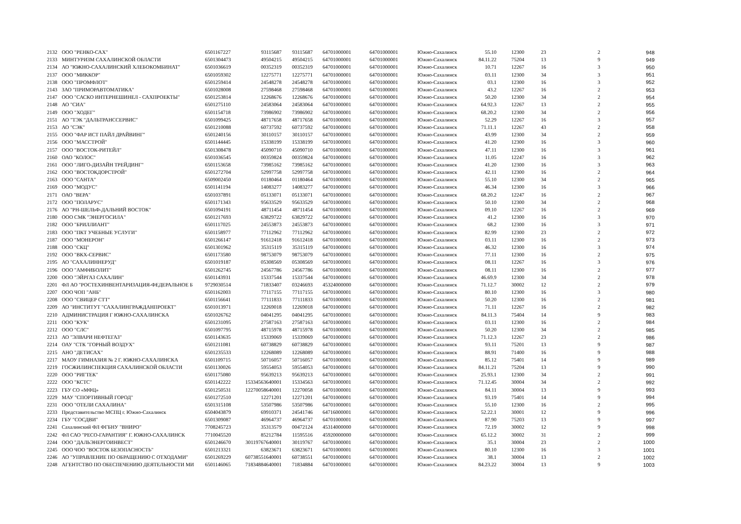| 2132 | ООО "РЕНКО-САХ" | 6501167227 | 93115687 | 93115687 | 64701000001 | 64701000001 | Южно-Сахалинск | 55.10 | 12300 | 23 | 2 | 948 |
| 2133 | МИНТУРИЗМ САХАЛИНСКОЙ ОБЛАСТИ | 6501304473 | 49504215 | 49504215 | 64701000001 | 64701000001 | Южно-Сахалинск | 84.11.22 | 75204 | 13 | 9 | 949 |
| 2134 | АО "ЮЖНО-САХАЛИНСКИЙ ХЛЕБОКОМБИНАТ" | 6501036619 | 00352319 | 00352319 | 64701000001 | 64701000001 | Южно-Сахалинск | 10.71 | 12267 | 16 | 3 | 950 |
| 2137 | ООО "МИККОР" | 6501059302 | 12275771 | 12275771 | 64701000001 | 64701000001 | Южно-Сахалинск | 03.11 | 12300 | 34 | 3 | 951 |
| 2138 | ООО "ПРОМФЛОТ" | 6501259414 | 24548278 | 24548278 | 64701000001 | 64701000001 | Южно-Сахалинск | 03.1 | 12300 | 16 | 3 | 952 |
| 2143 | ЗАО "ПРИМОРАВТОМАТИКА" | 6501028008 | 27598468 | 27598468 | 64701000001 | 64701000001 | Южно-Сахалинск | 43.2 | 12267 | 16 | 2 | 953 |
| 2147 | ООО "САСКО ИНТЕРНЕШИНЕЛ - САХПРОЕКТЫ" | 6501253814 | 12268676 | 12268676 | 64701000001 | 64701000001 | Южно-Сахалинск | 50.20 | 12300 | 34 | 2 | 954 |
| 2148 | АО "СИА" | 6501275110 | 24583064 | 24583064 | 64701000001 | 64701000001 | Южно-Сахалинск | 64.92.3 | 12267 | 13 | 2 | 955 |
| 2149 | ООО "ХОДЕГ" | 6501154718 | 73986902 | 73986902 | 64701000001 | 64701000001 | Южно-Сахалинск | 68.20.2 | 12300 | 34 | 2 | 956 |
| 2151 | АО "ТЭК "ДАЛЬТРАНССЕРВИС" | 6501099425 | 48717658 | 48717658 | 64701000001 | 64701000001 | Южно-Сахалинск | 52.29 | 12267 | 16 | 3 | 957 |
| 2153 | АО "СЭК" | 6501210088 | 60737592 | 60737592 | 64701000001 | 64701000001 | Южно-Сахалинск | 71.11.1 | 12267 | 43 | 2 | 958 |
| 2155 | ООО "ФАР ИСТ ПАЙЛ ДРАЙВИНГ" | 6501240156 | 30110157 | 30110157 | 64701000001 | 64701000001 | Южно-Сахалинск | 43.99 | 12300 | 34 | 2 | 959 |
| 2156 | ООО "МАССТРОЙ" | 6501144445 | 15338199 | 15338199 | 64701000001 | 64701000001 | Южно-Сахалинск | 41.20 | 12300 | 16 | 3 | 960 |
| 2157 | ООО "ВОСТОК-РИТЕЙЛ" | 6501308478 | 45090710 | 45090710 | 64701000001 | 64701000001 | Южно-Сахалинск | 47.11 | 12300 | 16 | 3 | 961 |
| 2160 | ОАО "КОЛОС" | 6501036545 | 00359824 | 00359824 | 64701000001 | 64701000001 | Южно-Сахалинск | 11.05 | 12247 | 16 | 3 | 962 |
| 2161 | ООО "ЛИГО-ДИЗАЙН ТРЕЙДИНГ" | 6501153658 | 73985162 | 73985162 | 64701000001 | 64701000001 | Южно-Сахалинск | 41.20 | 12300 | 16 | 3 | 963 |
| 2162 | ООО "ВОСТОКДОРСТРОЙ" | 6501272704 | 52997758 | 52997758 | 64701000001 | 64701000001 | Южно-Сахалинск | 42.11 | 12300 | 16 | 2 | 964 |
| 2163 | ООО "САНТА" | 6509002450 | 01180464 | 01180464 | 64701000001 | 64701000001 | Южно-Сахалинск | 55.10 | 12300 | 34 | 2 | 965 |
| 2169 | ООО "МОДУС" | 6501141194 | 14083277 | 14083277 | 64701000001 | 64701000001 | Южно-Сахалинск | 46.34 | 12300 | 16 | 3 | 966 |
| 2171 | ОАО "ВЕРА" | 6501037891 | 05133071 | 05133071 | 64701000001 | 64701000001 | Южно-Сахалинск | 68.20.2 | 12247 | 16 | 2 | 967 |
| 2172 | ООО "ПОЛАРУС" | 6501171343 | 95633529 | 95633529 | 64701000001 | 64701000001 | Южно-Сахалинск | 50.10 | 12300 | 34 | 2 | 968 |
| 2176 | АО "РН-ШЕЛЬФ-ДАЛЬНИЙ ВОСТОК" | 6501094191 | 48711454 | 48711454 | 64701000001 | 64701000001 | Южно-Сахалинск | 09.10 | 12267 | 16 | 2 | 969 |
| 2180 | ООО СМК "ЭНЕРГОСИЛА" | 6501217693 | 63829722 | 63829722 | 64701000001 | 64701000001 | Южно-Сахалинск | 41.2 | 12300 | 16 | 3 | 970 |
| 2182 | ООО "БРИЛЛИАНТ" | 6501117025 | 24553873 | 24553873 | 64701000001 | 64701000001 | Южно-Сахалинск | 68.2 | 12300 | 16 | 3 | 971 |
| 2183 | ООО "ПКТ УЧЕБНЫЕ УСЛУГИ" | 6501158977 | 77112962 | 77112962 | 64701000001 | 64701000001 | Южно-Сахалинск | 82.99 | 12300 | 23 | 2 | 972 |
| 2187 | ООО "МОНЕРОН" | 6501266147 | 91612418 | 91612418 | 64701000001 | 64701000001 | Южно-Сахалинск | 03.11 | 12300 | 16 | 2 | 973 |
| 2188 | ООО "СКЦ" | 6501301962 | 35315119 | 35315119 | 64701000001 | 64701000001 | Южно-Сахалинск | 46.32 | 12300 | 16 | 3 | 974 |
| 2192 | ООО "ВКХ-СЕРВИС" | 6501173580 | 98753079 | 98753079 | 64701000001 | 64701000001 | Южно-Сахалинск | 77.11 | 12300 | 16 | 2 | 975 |
| 2195 | АО "САХАЛИННЕРУД" | 6501019187 | 05308569 | 05308569 | 64701000001 | 64701000001 | Южно-Сахалинск | 08.11 | 12267 | 16 | 3 | 976 |
| 2196 | ООО "АМФИБОЛИТ" | 6501262745 | 24567786 | 24567786 | 64701000001 | 64701000001 | Южно-Сахалинск | 08.11 | 12300 | 16 | 2 | 977 |
| 2200 | ООО "ЭЙРГАЗ САХАЛИН" | 6501143931 | 15337544 | 15337544 | 64701000001 | 64701000001 | Южно-Сахалинск | 46.69.9 | 12300 | 34 | 2 | 978 |
| 2201 | ФЛ АО "РОСТЕХИНВЕНТАРИЗАЦИЯ-ФЕДЕРАЛЬНОЕ Б | 9729030514 | 71833407 | 03246693 | 45324000000 | 64701000001 | Южно-Сахалинск | 71.12.7 | 30002 | 12 | 2 | 979 |
| 2207 | ООО ЧОП "АНБ" | 6501162003 | 77117155 | 77117155 | 64701000001 | 64701000001 | Южно-Сахалинск | 80.10 | 12300 | 16 | 3 | 980 |
| 2208 | ООО "СВИЦЕР СТТ" | 6501156641 | 77111833 | 77111833 | 64701000001 | 64701000001 | Южно-Сахалинск | 50.20 | 12300 | 16 | 2 | 981 |
| 2209 | АО "ИНСТИТУТ "САХАЛИНГРАЖДАНПРОЕКТ" | 6501013971 | 12269018 | 12269018 | 64701000001 | 64701000001 | Южно-Сахалинск | 71.11 | 12267 | 16 | 2 | 982 |
| 2210 | АДМИНИСТРАЦИЯ Г ЮЖНО-САХАЛИНСКА | 6501026762 | 04041295 | 04041295 | 64701000001 | 64701000001 | Южно-Сахалинск | 84.11.3 | 75404 | 14 | 9 | 983 |
| 2211 | ООО "КУК" | 6501231095 | 27587163 | 27587163 | 64701000001 | 64701000001 | Южно-Сахалинск | 03.11 | 12300 | 16 | 2 | 984 |
| 2212 | ООО "СЛС" | 6501097795 | 48715978 | 48715978 | 64701000001 | 64701000001 | Южно-Сахалинск | 50.20 | 12300 | 34 | 2 | 985 |
| 2213 | АО "ЭЛВАРИ НЕФТЕГАЗ" | 6501143635 | 15339069 | 15339069 | 64701000001 | 64701000001 | Южно-Сахалинск | 71.12.3 | 12267 | 23 | 2 | 986 |
| 2214 | ОАУ "СТК "ГОРНЫЙ ВОЗДУХ" | 6501211081 | 60738829 | 60738829 | 64701000001 | 64701000001 | Южно-Сахалинск | 93.11 | 75201 | 13 | 9 | 987 |
| 2215 | АНО "ДЕТИСАХ" | 6501235533 | 12268089 | 12268089 | 64701000001 | 64701000001 | Южно-Сахалинск | 88.91 | 71400 | 16 | 9 | 988 |
| 2217 | МАОУ ГИМНАЗИЯ № 2 Г. ЮЖНО-САХАЛИНСКА | 6501109715 | 50716057 | 50716057 | 64701000001 | 64701000001 | Южно-Сахалинск | 85.12 | 75401 | 14 | 9 | 989 |
| 2219 | ГОСЖИЛИНСПЕКЦИЯ САХАЛИНСКОЙ ОБЛАСТИ | 6501130026 | 59554053 | 59554053 | 64701000001 | 64701000001 | Южно-Сахалинск | 84.11.21 | 75204 | 13 | 9 | 990 |
| 2220 | ООО "РИГТЕК" | 6501175080 | 95639213 | 95639213 | 64701000001 | 64701000001 | Южно-Сахалинск | 25.93.1 | 12300 | 34 | 2 | 991 |
| 2222 | ООО "КСТС" | 6501142222 | 15334563640001 | 15334563 | 64701000001 | 64701000001 | Южно-Сахалинск | 71.12.45 | 30004 | 34 | 2 | 992 |
| 2223 | ГБУ СО «МФЦ» | 6501250531 | 12270058640001 | 12270058 | 64701000001 | 64701000001 | Южно-Сахалинск | 84.11 | 30004 | 13 | 9 | 993 |
| 2229 | МАУ "СПОРТИВНЫЙ ГОРОД" | 6501272510 | 12271201 | 12271201 | 64701000001 | 64701000001 | Южно-Сахалинск | 93.19 | 75401 | 14 | 9 | 994 |
| 2231 | ООО "ОТЕЛИ САХАЛИНА" | 6501315108 | 53507986 | 53507986 | 64701000001 | 64701000001 | Южно-Сахалинск | 55.10 | 12300 | 16 | 2 | 995 |
| 2233 | Представительство МСПЦ г. Южно-Сахалинск | 6504043879 | 69910371 | 24541746 | 64716000001 | 64701000001 | Южно-Сахалинск | 52.22.1 | 30001 | 12 | 9 | 996 |
| 2234 | ГБУ "СОСДВИ" | 6501309087 | 46964737 | 46964737 | 64701000001 | 64701000001 | Южно-Сахалинск | 87.90 | 75203 | 13 | 9 | 997 |
| 2241 | Сахалинский ФЛ ФГБНУ "ВНИРО" | 7708245723 | 35313579 | 00472124 | 45314000000 | 64701000001 | Южно-Сахалинск | 72.19 | 30002 | 12 | 9 | 998 |
| 2242 | ФЛ САО "РЕСО-ГАРАНТИЯ" Г. ЮЖНО-САХАЛИНСК | 7710045520 | 85212784 | 11595516 | 45920000000 | 64701000001 | Южно-Сахалинск | 65.12.2 | 30002 | 31 | 2 | 999 |
| 2244 | ООО "ДАЛЬЭНЕРГОИНВЕСТ" | 6501246670 | 30119767640001 | 30119767 | 64701000001 | 64701000001 | Южно-Сахалинск | 35.1 | 30004 | 23 | 2 | 1000 |
| 2245 | ООО ЧОО "ВОСТОК БЕЗОПАСНОСТЬ" | 6501213321 | 63823671 | 63823671 | 64701000001 | 64701000001 | Южно-Сахалинск | 80.10 | 12300 | 16 | 3 | 1001 |
| 2246 | АО "УПРАВЛЕНИЕ ПО ОБРАЩЕНИЮ С ОТХОДАМИ" | 6501269229 | 60738551640001 | 60738551 | 64701000001 | 64701000001 | Южно-Сахалинск | 38.1 | 30004 | 13 | 2 | 1002 |
| 2248 | АГЕНТСТВО ПО ОБЕСПЕЧЕНИЮ ДЕЯТЕЛЬНОСТИ МИ | 6501146065 | 71834884640001 | 71834884 | 64701000001 | 64701000001 | Южно-Сахалинск | 84.23.22 | 30004 | 13 | 9 | 1003 |